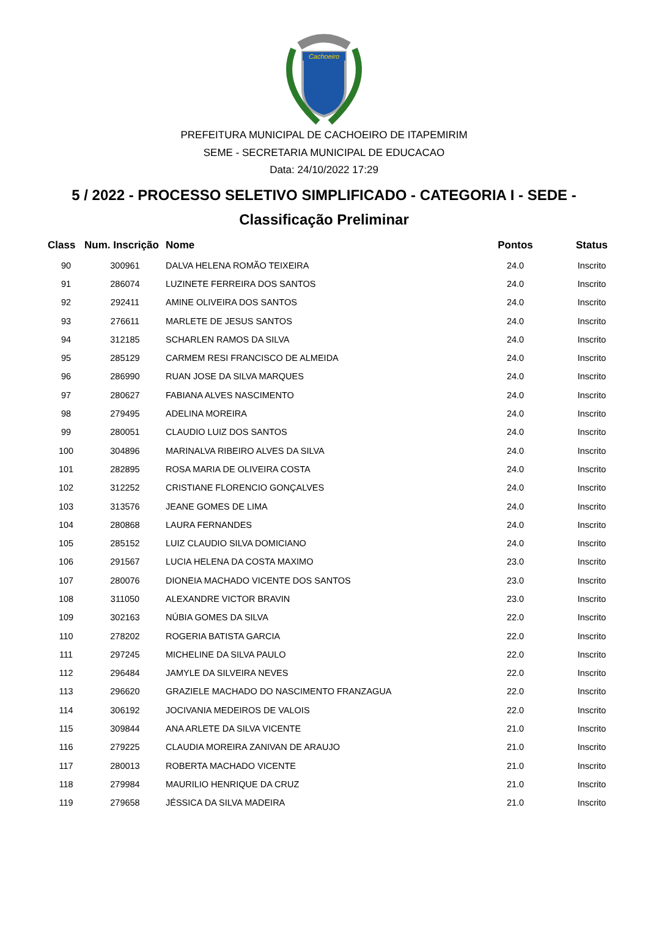Cachoeiro
PREFEITURA MUNICIPAL DE CACHOEIRO DE ITAPEMIRIM
SEME - SECRETARIA MUNICIPAL DE EDUCACAO
Data: 24/10/2022 17:29
5 / 2022 - PROCESSO SELETIVO SIMPLIFICADO - CATEGORIA I - SEDE -
Classificação Preliminar
| Class | Num. Inscrição | Nome | Pontos | Status |
| --- | --- | --- | --- | --- |
| 90 | 300961 | DALVA HELENA ROMÃO TEIXEIRA | 24.0 | Inscrito |
| 91 | 286074 | LUZINETE FERREIRA DOS SANTOS | 24.0 | Inscrito |
| 92 | 292411 | AMINE OLIVEIRA DOS SANTOS | 24.0 | Inscrito |
| 93 | 276611 | MARLETE DE JESUS SANTOS | 24.0 | Inscrito |
| 94 | 312185 | SCHARLEN RAMOS DA SILVA | 24.0 | Inscrito |
| 95 | 285129 | CARMEM RESI FRANCISCO DE ALMEIDA | 24.0 | Inscrito |
| 96 | 286990 | RUAN JOSE DA SILVA MARQUES | 24.0 | Inscrito |
| 97 | 280627 | FABIANA ALVES NASCIMENTO | 24.0 | Inscrito |
| 98 | 279495 | ADELINA MOREIRA | 24.0 | Inscrito |
| 99 | 280051 | CLAUDIO LUIZ DOS SANTOS | 24.0 | Inscrito |
| 100 | 304896 | MARINALVA RIBEIRO ALVES DA SILVA | 24.0 | Inscrito |
| 101 | 282895 | ROSA MARIA DE OLIVEIRA COSTA | 24.0 | Inscrito |
| 102 | 312252 | CRISTIANE FLORENCIO GONÇALVES | 24.0 | Inscrito |
| 103 | 313576 | JEANE GOMES DE LIMA | 24.0 | Inscrito |
| 104 | 280868 | LAURA FERNANDES | 24.0 | Inscrito |
| 105 | 285152 | LUIZ CLAUDIO SILVA DOMICIANO | 24.0 | Inscrito |
| 106 | 291567 | LUCIA HELENA DA COSTA MAXIMO | 23.0 | Inscrito |
| 107 | 280076 | DIONEIA MACHADO VICENTE DOS SANTOS | 23.0 | Inscrito |
| 108 | 311050 | ALEXANDRE VICTOR BRAVIN | 23.0 | Inscrito |
| 109 | 302163 | NÚBIA GOMES DA SILVA | 22.0 | Inscrito |
| 110 | 278202 | ROGERIA BATISTA GARCIA | 22.0 | Inscrito |
| 111 | 297245 | MICHELINE DA SILVA PAULO | 22.0 | Inscrito |
| 112 | 296484 | JAMYLE DA SILVEIRA NEVES | 22.0 | Inscrito |
| 113 | 296620 | GRAZIELE MACHADO DO NASCIMENTO FRANZAGUA | 22.0 | Inscrito |
| 114 | 306192 | JOCIVANIA MEDEIROS DE VALOIS | 22.0 | Inscrito |
| 115 | 309844 | ANA ARLETE DA SILVA VICENTE | 21.0 | Inscrito |
| 116 | 279225 | CLAUDIA MOREIRA ZANIVAN DE ARAUJO | 21.0 | Inscrito |
| 117 | 280013 | ROBERTA MACHADO VICENTE | 21.0 | Inscrito |
| 118 | 279984 | MAURILIO HENRIQUE DA CRUZ | 21.0 | Inscrito |
| 119 | 279658 | JÉSSICA DA SILVA MADEIRA | 21.0 | Inscrito |